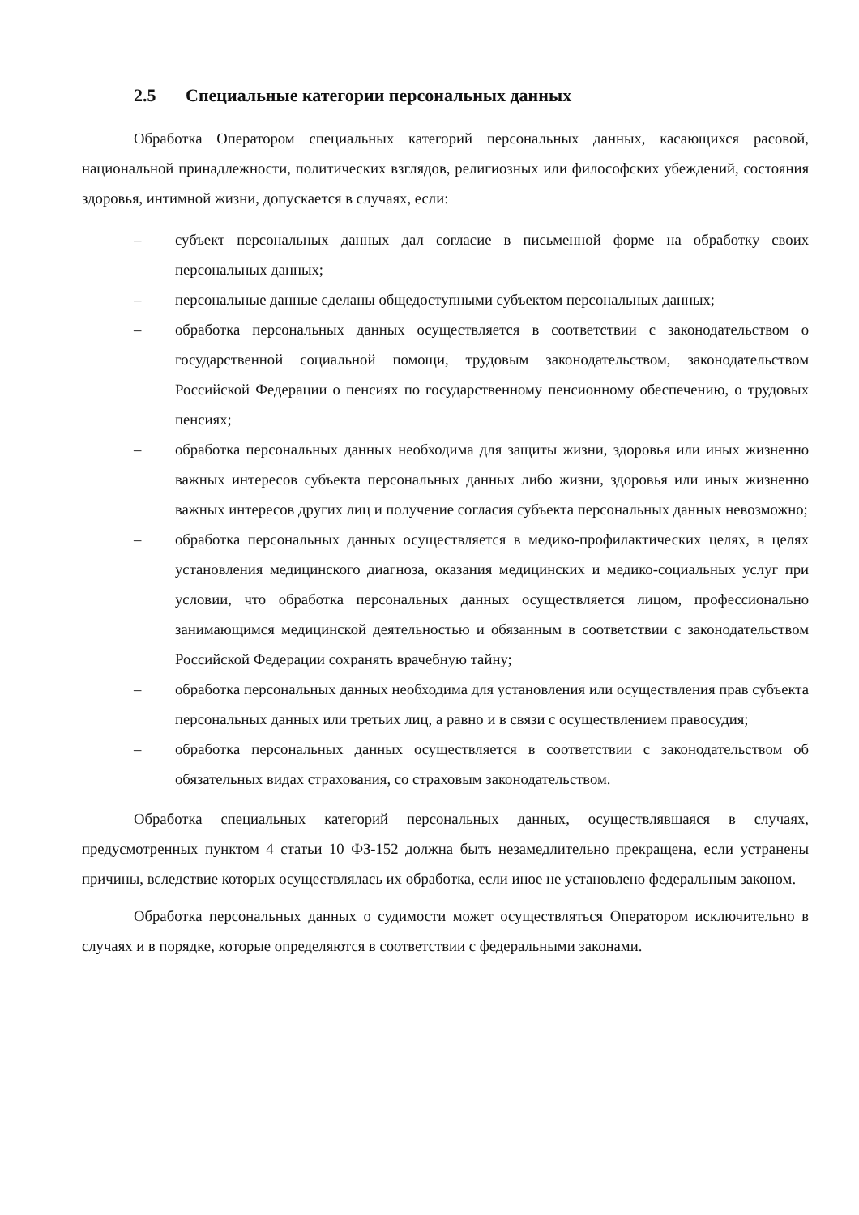2.5 Специальные категории персональных данных
Обработка Оператором специальных категорий персональных данных, касающихся расовой, национальной принадлежности, политических взглядов, религиозных или философских убеждений, состояния здоровья, интимной жизни, допускается в случаях, если:
– субъект персональных данных дал согласие в письменной форме на обработку своих персональных данных;
– персональные данные сделаны общедоступными субъектом персональных данных;
– обработка персональных данных осуществляется в соответствии с законодательством о государственной социальной помощи, трудовым законодательством, законодательством Российской Федерации о пенсиях по государственному пенсионному обеспечению, о трудовых пенсиях;
– обработка персональных данных необходима для защиты жизни, здоровья или иных жизненно важных интересов субъекта персональных данных либо жизни, здоровья или иных жизненно важных интересов других лиц и получение согласия субъекта персональных данных невозможно;
– обработка персональных данных осуществляется в медико-профилактических целях, в целях установления медицинского диагноза, оказания медицинских и медико-социальных услуг при условии, что обработка персональных данных осуществляется лицом, профессионально занимающимся медицинской деятельностью и обязанным в соответствии с законодательством Российской Федерации сохранять врачебную тайну;
– обработка персональных данных необходима для установления или осуществления прав субъекта персональных данных или третьих лиц, а равно и в связи с осуществлением правосудия;
– обработка персональных данных осуществляется в соответствии с законодательством об обязательных видах страхования, со страховым законодательством.
Обработка специальных категорий персональных данных, осуществлявшаяся в случаях, предусмотренных пунктом 4 статьи 10 ФЗ-152 должна быть незамедлительно прекращена, если устранены причины, вследствие которых осуществлялась их обработка, если иное не установлено федеральным законом.
Обработка персональных данных о судимости может осуществляться Оператором исключительно в случаях и в порядке, которые определяются в соответствии с федеральными законами.